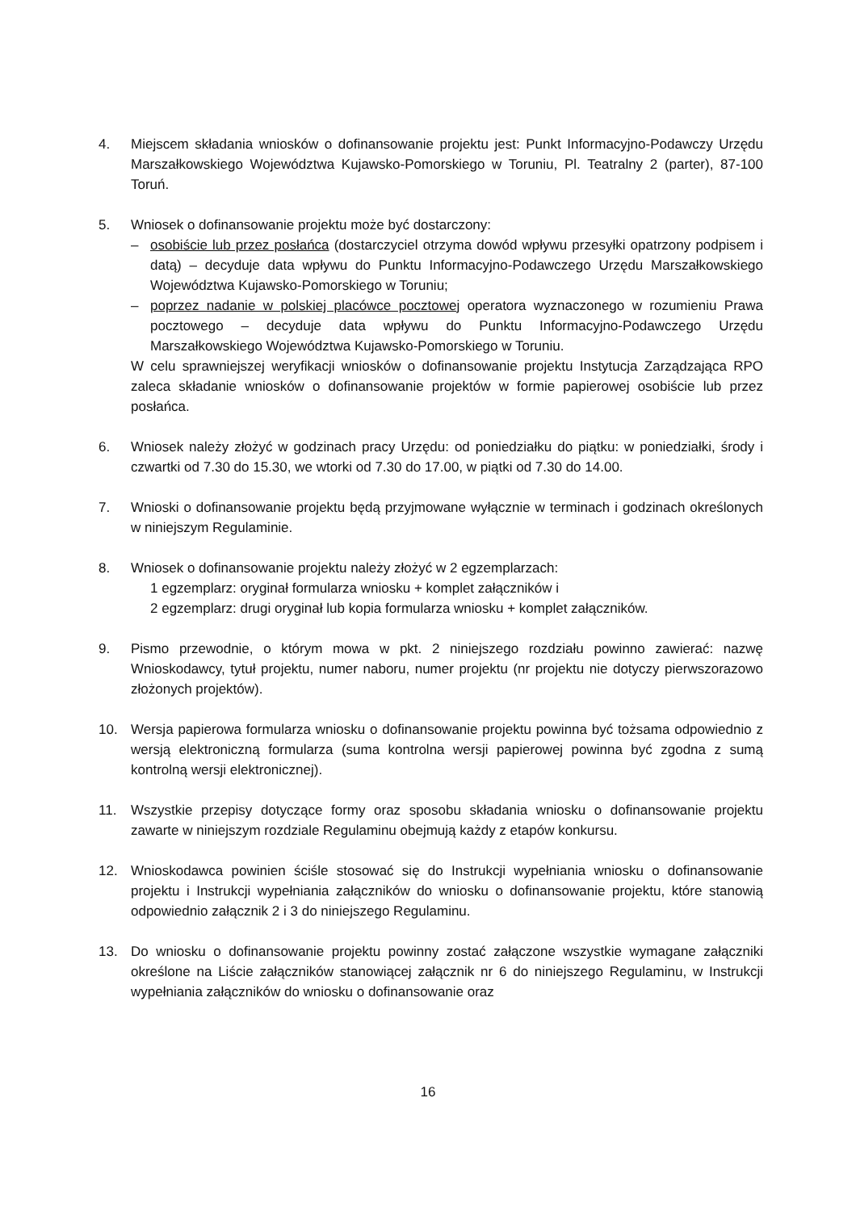4. Miejscem składania wniosków o dofinansowanie projektu jest: Punkt Informacyjno-Podawczy Urzędu Marszałkowskiego Województwa Kujawsko-Pomorskiego w Toruniu, Pl. Teatralny 2 (parter), 87-100 Toruń.
5. Wniosek o dofinansowanie projektu może być dostarczony:
– osobiście lub przez posłańca (dostarczyciel otrzyma dowód wpływu przesyłki opatrzony podpisem i datą) – decyduje data wpływu do Punktu Informacyjno-Podawczego Urzędu Marszałkowskiego Województwa Kujawsko-Pomorskiego w Toruniu;
– poprzez nadanie w polskiej placówce pocztowej operatora wyznaczonego w rozumieniu Prawa pocztowego – decyduje data wpływu do Punktu Informacyjno-Podawczego Urzędu Marszałkowskiego Województwa Kujawsko-Pomorskiego w Toruniu.
W celu sprawniejszej weryfikacji wniosków o dofinansowanie projektu Instytucja Zarządzająca RPO zaleca składanie wniosków o dofinansowanie projektów w formie papierowej osobiście lub przez posłańca.
6. Wniosek należy złożyć w godzinach pracy Urzędu: od poniedziałku do piątku: w poniedziałki, środy i czwartki od 7.30 do 15.30, we wtorki od 7.30 do 17.00, w piątki od 7.30 do 14.00.
7. Wnioski o dofinansowanie projektu będą przyjmowane wyłącznie w terminach i godzinach określonych w niniejszym Regulaminie.
8. Wniosek o dofinansowanie projektu należy złożyć w 2 egzemplarzach:
1 egzemplarz: oryginał formularza wniosku + komplet załączników i
2 egzemplarz: drugi oryginał lub kopia formularza wniosku + komplet załączników.
9. Pismo przewodnie, o którym mowa w pkt. 2 niniejszego rozdziału powinno zawierać: nazwę Wnioskodawcy, tytuł projektu, numer naboru, numer projektu (nr projektu nie dotyczy pierwszorazowo złożonych projektów).
10. Wersja papierowa formularza wniosku o dofinansowanie projektu powinna być tożsama odpowiednio z wersją elektroniczną formularza (suma kontrolna wersji papierowej powinna być zgodna z sumą kontrolną wersji elektronicznej).
11. Wszystkie przepisy dotyczące formy oraz sposobu składania wniosku o dofinansowanie projektu zawarte w niniejszym rozdziale Regulaminu obejmują każdy z etapów konkursu.
12. Wnioskodawca powinien ściśle stosować się do Instrukcji wypełniania wniosku o dofinansowanie projektu i Instrukcji wypełniania załączników do wniosku o dofinansowanie projektu, które stanowią odpowiednio załącznik 2 i 3 do niniejszego Regulaminu.
13. Do wniosku o dofinansowanie projektu powinny zostać załączone wszystkie wymagane załączniki określone na Liście załączników stanowiącej załącznik nr 6 do niniejszego Regulaminu, w Instrukcji wypełniania załączników do wniosku o dofinansowanie oraz
16